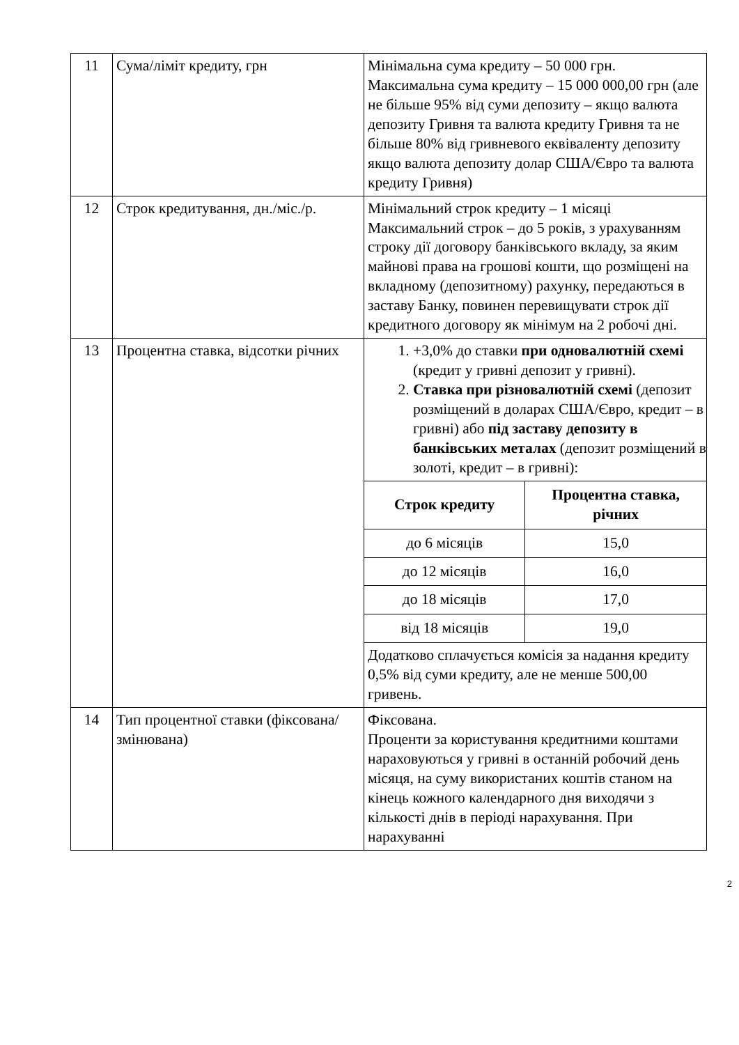| 11 | Сума/ліміт кредиту, грн | Мінімальна сума кредиту – 50 000 грн. Максимальна сума кредиту – 15 000 000,00 грн (але не більше 95% від суми депозиту – якщо валюта депозиту Гривня та валюта кредиту Гривня та не більше 80% від гривневого еквіваленту депозиту якщо валюта депозиту долар США/Євро та валюта кредиту Гривня) |
| 12 | Строк кредитування, дн./міс./р. | Мінімальний строк кредиту – 1 місяці Максимальний строк – до 5 років, з урахуванням строку дії договору банківського вкладу, за яким майнові права на грошові кошти, що розміщені на вкладному (депозитному) рахунку, передаються в заставу Банку, повинен перевищувати строк дії кредитного договору як мінімум на 2 робочі дні. |
| 13 | Процентна ставка, відсотки річних | 1. +3,0% до ставки при одновалютній схемі (кредит у гривні депозит у гривні). 2. Ставка при різновалютній схемі (депозит розміщений в доларах США/Євро, кредит – в гривні) або під заставу депозиту в банківських металах (депозит розміщений в золоті, кредит – в гривні): / Строк кредиту / Процентна ставка, річних / / --- / --- / / до 6 місяців / 15,0 / / до 12 місяців / 16,0 / / до 18 місяців / 17,0 / / від 18 місяців / 19,0 / / Додатково сплачується комісія за надання кредиту 0,5% від суми кредиту, але не менше 500,00 гривень. / / |
| 14 | Тип процентної ставки (фіксована/змінювана) | Фіксована. Проценти за користування кредитними коштами нараховуються у гривні в останній робочий день місяця, на суму використаних коштів станом на кінець кожного календарного дня виходячи з кількості днів в періоді нарахування. При нарахуванні |
2